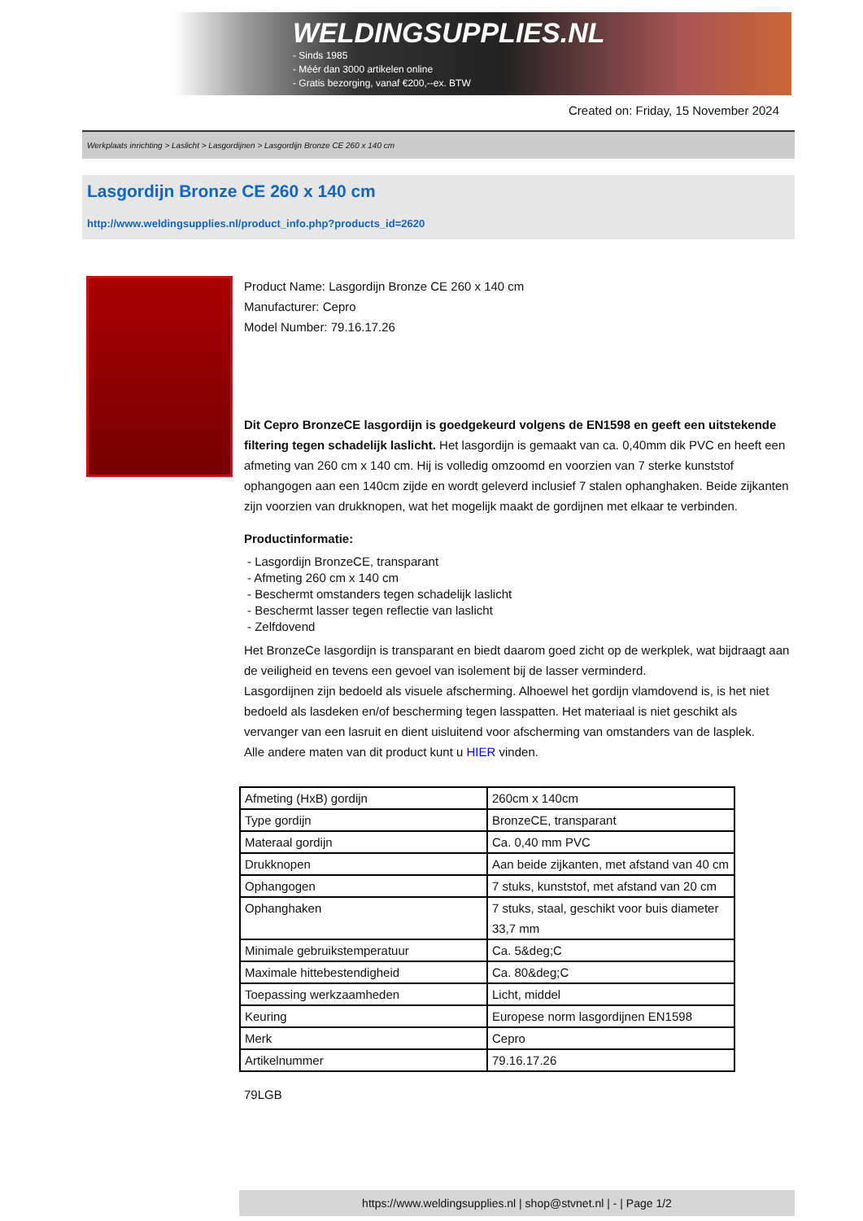WELDINGSUPPLIES.NL
- Sinds 1985
- Méér dan 3000 artikelen online
- Gratis bezorging, vanaf €200,--ex. BTW
Created on: Friday, 15 November 2024
Werkplaats inrichting > Laslicht > Lasgordijnen > Lasgordijn Bronze CE 260 x 140 cm
Lasgordijn Bronze CE 260 x 140 cm
http://www.weldingsupplies.nl/product_info.php?products_id=2620
Product Name: Lasgordijn Bronze CE 260 x 140 cm
Manufacturer: Cepro
Model Number: 79.16.17.26
Dit Cepro BronzeCE lasgordijn is goedgekeurd volgens de EN1598 en geeft een uitstekende filtering tegen schadelijk laslicht. Het lasgordijn is gemaakt van ca. 0,40mm dik PVC en heeft een afmeting van 260 cm x 140 cm. Hij is volledig omzoomd en voorzien van 7 sterke kunststof ophangogen aan een 140cm zijde en wordt geleverd inclusief 7 stalen ophanghaken. Beide zijkanten zijn voorzien van drukknopen, wat het mogelijk maakt de gordijnen met elkaar te verbinden.
Productinformatie:
- Lasgordijn BronzeCE, transparant
- Afmeting 260 cm x 140 cm
- Beschermt omstanders tegen schadelijk laslicht
- Beschermt lasser tegen reflectie van laslicht
- Zelfdovend
Het BronzeCe lasgordijn is transparant en biedt daarom goed zicht op de werkplek, wat bijdraagt aan de veiligheid en tevens een gevoel van isolement bij de lasser verminderd.
Lasgordijnen zijn bedoeld als visuele afscherming. Alhoewel het gordijn vlamdovend is, is het niet bedoeld als lasdeken en/of bescherming tegen lasspatten. Het materiaal is niet geschikt als vervanger van een lasruit en dient uisluitend voor afscherming van omstanders van de lasplek.
Alle andere maten van dit product kunt u HIER vinden.
| Afmeting (HxB) gordijn | 260cm x 140cm |
| Type gordijn | BronzeCE, transparant |
| Materaal gordijn | Ca. 0,40 mm PVC |
| Drukknopen | Aan beide zijkanten, met afstand van 40 cm |
| Ophangogen | 7 stuks, kunststof, met afstand van 20 cm |
| Ophanghaken | 7 stuks, staal, geschikt voor buis diameter 33,7 mm |
| Minimale gebruikstemperatuur | Ca. 5&deg;C |
| Maximale hittebestendigheid | Ca. 80&deg;C |
| Toepassing werkzaamheden | Licht, middel |
| Keuring | Europese norm lasgordijnen EN1598 |
| Merk | Cepro |
| Artikelnummer | 79.16.17.26 |
79LGB
https://www.weldingsupplies.nl | shop@stvnet.nl | - | Page 1/2